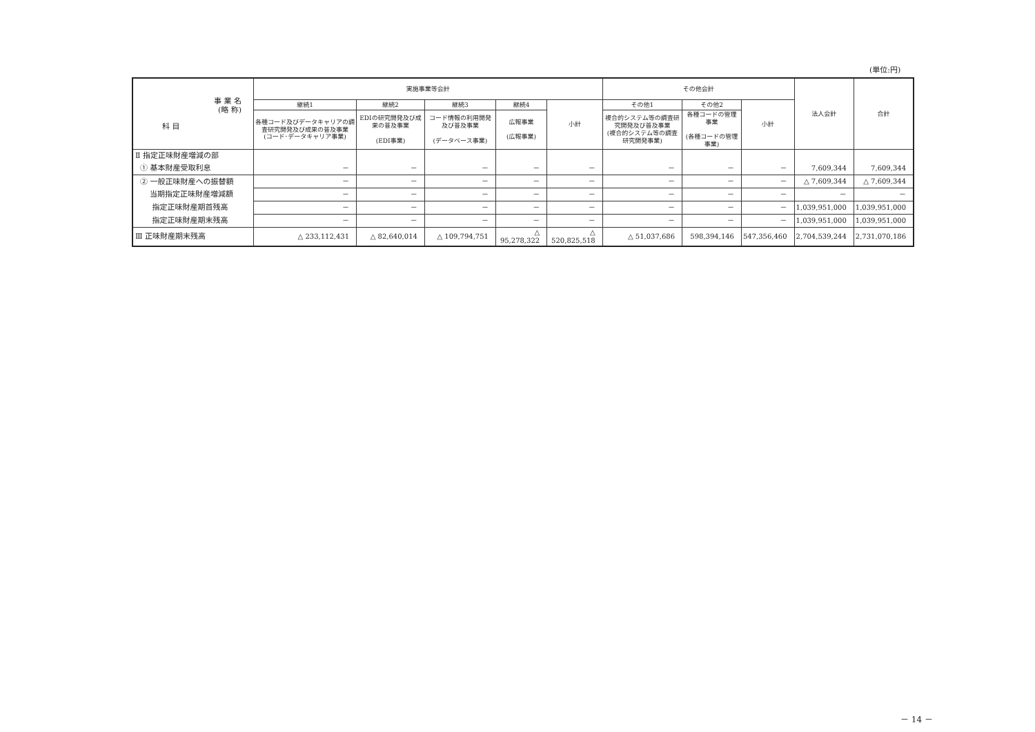(単位:円)
| 事 業 名 (略 称) 科 目 | 実施事業等会計 | | | | | その他会計 | | | 法人会計 | 合計 |
| --- | --- | --- | --- | --- | --- | --- | --- | --- | --- | --- |
| | 継続1 | 継続2 | 継続3 | 継続4 | 小計 | その他1 | その他2 | 小計 | | |
| | 各種コード及びデータキャリアの調査研究開発及び成果の普及事業 (コード･データキャリア事業) | EDIの研究開発及び成果の普及事業 (EDI事業) | コード情報の利用開発及び普及事業 (データベース事業) | 広報事業 (広報事業) | | 複合的システム等の調査研究開発及び普及事業 (複合的システム等の調査研究開発事業) | 各種コードの管理事業 (各種コードの管理事業) | | | |
| Ⅱ 指定正味財産増減の部 | | | | | | | | | | |
| ① 基本財産受取利息 | － | － | － | － | － | － | － | － | 7,609,344 | 7,609,344 |
| ② 一般正味財産への振替額 | － | － | － | － | － | － | － | － | △ 7,609,344 | △ 7,609,344 |
| 当期指定正味財産増減額 | － | － | － | － | － | － | － | － | － | － |
| 指定正味財産期首残高 | － | － | － | － | － | － | － | － | 1,039,951,000 | 1,039,951,000 |
| 指定正味財産期末残高 | － | － | － | － | － | － | － | － | 1,039,951,000 | 1,039,951,000 |
| Ⅲ 正味財産期末残高 | △ 233,112,431 | △ 82,640,014 | △ 109,794,751 | △ 95,278,322 | △ 520,825,518 | △ 51,037,686 | 598,394,146 | 547,356,460 | 2,704,539,244 | 2,731,070,186 |
－ 14 －